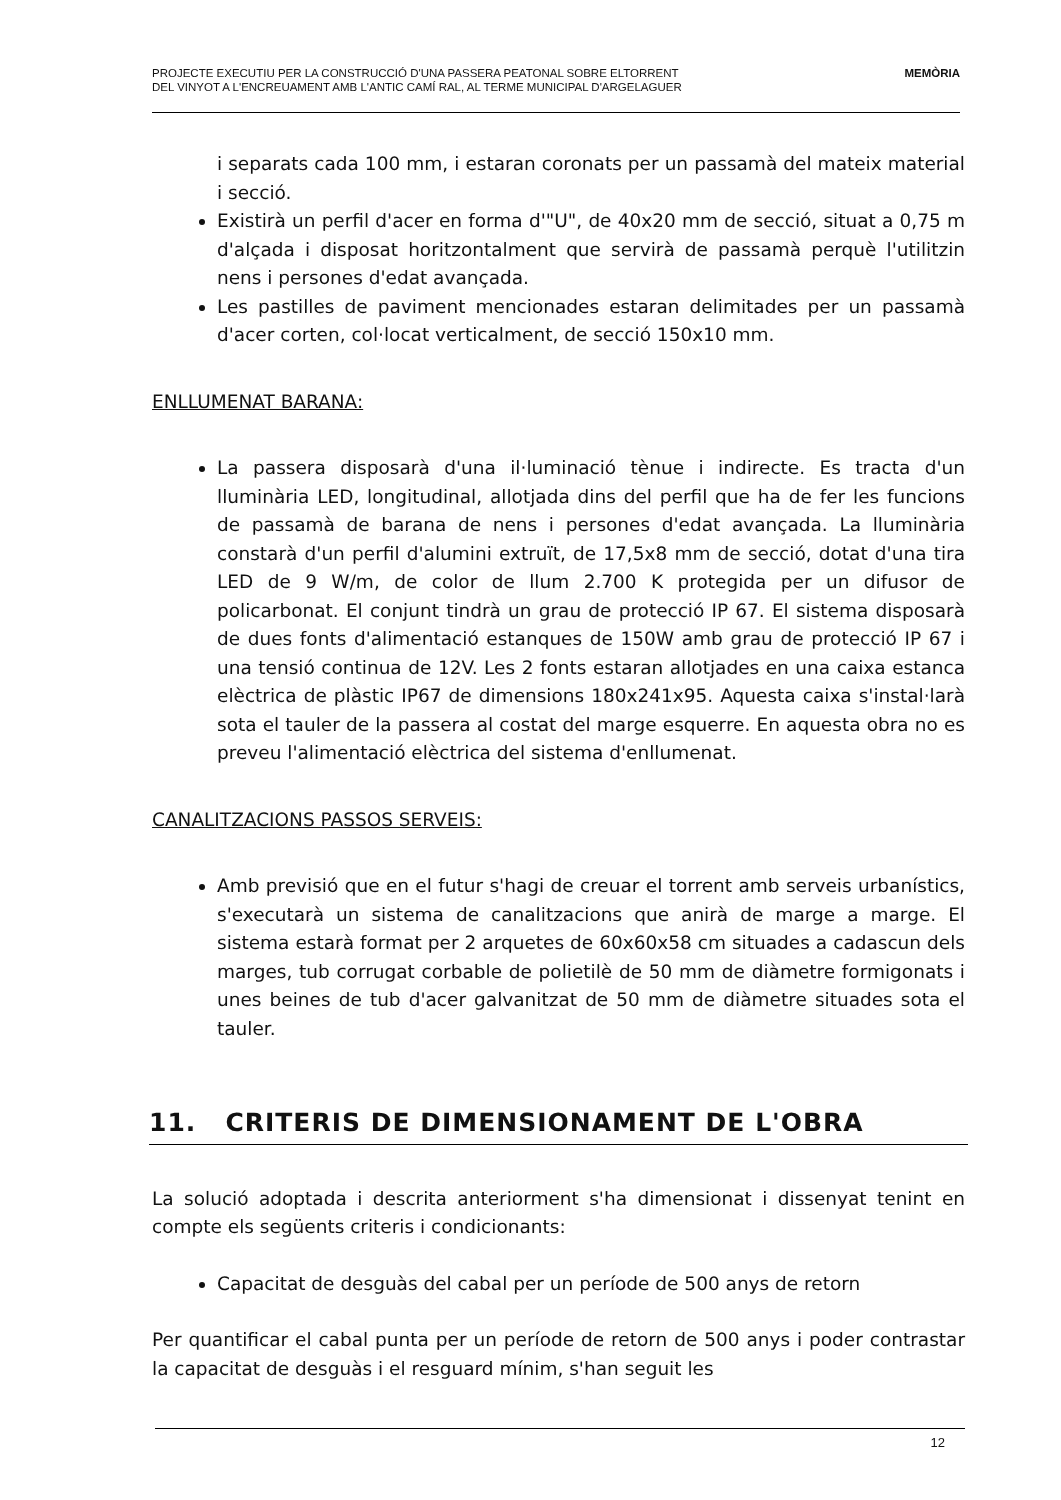PROJECTE EXECUTIU PER LA CONSTRUCCIÓ D'UNA PASSERA PEATONAL SOBRE ELTORRENT
DEL VINYOT A L'ENCREUAMENT AMB L'ANTIC CAMÍ RAL, AL TERME MUNICIPAL D'ARGELAGUER
MEMÒRIA
i separats cada 100 mm, i estaran coronats per un passamà del mateix material i secció.
Existirà un perfil d'acer en forma d'"U", de 40x20 mm de secció, situat a 0,75 m d'alçada i disposat horitzontalment que servirà de passamà perquè l'utilitzin nens i persones d'edat avançada.
Les pastilles de paviment mencionades estaran delimitades per un passamà d'acer corten, col·locat verticalment, de secció 150x10 mm.
ENLLUMENAT BARANA:
La passera disposarà d'una il·luminació tènue i indirecte. Es tracta d'un lluminària LED, longitudinal, allotjada dins del perfil que ha de fer les funcions de passamà de barana de nens i persones d'edat avançada. La lluminària constarà d'un perfil d'alumini extruït, de 17,5x8 mm de secció, dotat d'una tira LED de 9 W/m, de color de llum 2.700 K protegida per un difusor de policarbonat. El conjunt tindrà un grau de protecció IP 67. El sistema disposarà de dues fonts d'alimentació estanques de 150W amb grau de protecció IP 67 i una tensió continua de 12V. Les 2 fonts estaran allotjades en una caixa estanca elèctrica de plàstic IP67 de dimensions 180x241x95. Aquesta caixa s'instal·larà sota el tauler de la passera al costat del marge esquerre. En aquesta obra no es preveu l'alimentació elèctrica del sistema d'enllumenat.
CANALITZACIONS PASSOS SERVEIS:
Amb previsió que en el futur s'hagi de creuar el torrent amb serveis urbanístics, s'executarà un sistema de canalitzacions que anirà de marge a marge. El sistema estarà format per 2 arquetes de 60x60x58 cm situades a cadascun dels marges, tub corrugat corbable de polietilè de 50 mm de diàmetre formigonats i unes beines de tub d'acer galvanitzat de 50 mm de diàmetre situades sota el tauler.
11. CRITERIS DE DIMENSIONAMENT DE L'OBRA
La solució adoptada i descrita anteriorment s'ha dimensionat i dissenyat tenint en compte els següents criteris i condicionants:
Capacitat de desguàs del cabal per un període de 500 anys de retorn
Per quantificar el cabal punta per un període de retorn de 500 anys i poder contrastar la capacitat de desguàs i el resguard mínim, s'han seguit les
12